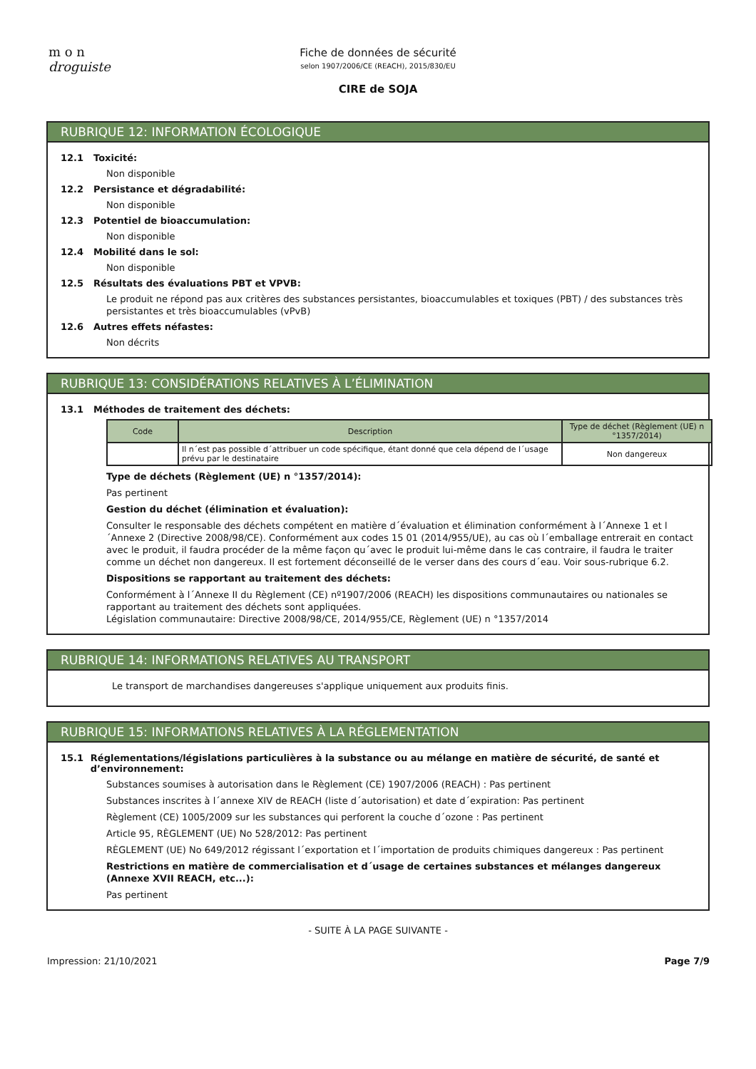m o n
droguiste
Fiche de données de sécurité
selon 1907/2006/CE (REACH), 2015/830/EU
CIRE de SOJA
RUBRIQUE 12: INFORMATION ÉCOLOGIQUE
12.1 Toxicité:
Non disponible
12.2 Persistance et dégradabilité:
Non disponible
12.3 Potentiel de bioaccumulation:
Non disponible
12.4 Mobilité dans le sol:
Non disponible
12.5 Résultats des évaluations PBT et VPVB:
Le produit ne répond pas aux critères des substances persistantes, bioaccumulables et toxiques (PBT) / des substances très persistantes et très bioaccumulables (vPvB)
12.6 Autres effets néfastes:
Non décrits
RUBRIQUE 13: CONSIDÉRATIONS RELATIVES À L’ÉLIMINATION
13.1 Méthodes de traitement des déchets:
| Code | Description | Type de déchet (Règlement (UE) n °1357/2014) |
| --- | --- | --- |
| | Il n´est pas possible d´attribuer un code spécifique, étant donné que cela dépend de l´usage prévu par le destinataire | Non dangereux |
Type de déchets (Règlement (UE) n °1357/2014):
Pas pertinent
Gestion du déchet (élimination et évaluation):
Consulter le responsable des déchets compétent en matière d´évaluation et élimination conformément à l´Annexe 1 et l´Annexe 2 (Directive 2008/98/CE). Conformément aux codes 15 01 (2014/955/UE), au cas où l´emballage entrerait en contact avec le produit, il faudra procéder de la même façon qu´avec le produit lui-même dans le cas contraire, il faudra le traiter comme un déchet non dangereux. Il est fortement déconseillé de le verser dans des cours d´eau. Voir sous-rubrique 6.2.
Dispositions se rapportant au traitement des déchets:
Conformément à l´Annexe II du Règlement (CE) nº1907/2006 (REACH) les dispositions communautaires ou nationales se rapportant au traitement des déchets sont appliquées.
Législation communautaire: Directive 2008/98/CE, 2014/955/CE, Règlement (UE) n °1357/2014
RUBRIQUE 14: INFORMATIONS RELATIVES AU TRANSPORT
Le transport de marchandises dangereuses s'applique uniquement aux produits finis.
RUBRIQUE 15: INFORMATIONS RELATIVES À LA RÉGLEMENTATION
15.1 Réglementations/législations particulières à la substance ou au mélange en matière de sécurité, de santé et d’environnement:
Substances soumises à autorisation dans le Règlement (CE) 1907/2006 (REACH) : Pas pertinent
Substances inscrites à l´annexe XIV de REACH (liste d´autorisation) et date d´expiration: Pas pertinent
Règlement (CE) 1005/2009 sur les substances qui perforent la couche d´ozone : Pas pertinent
Article 95, RÈGLEMENT (UE) No 528/2012: Pas pertinent
RÈGLEMENT (UE) No 649/2012 régissant l´exportation et l´importation de produits chimiques dangereux : Pas pertinent
Restrictions en matière de commercialisation et d´usage de certaines substances et mélanges dangereux (Annexe XVII REACH, etc...):
Pas pertinent
- SUITE À LA PAGE SUIVANTE -
Impression: 21/10/2021 Page 7/9